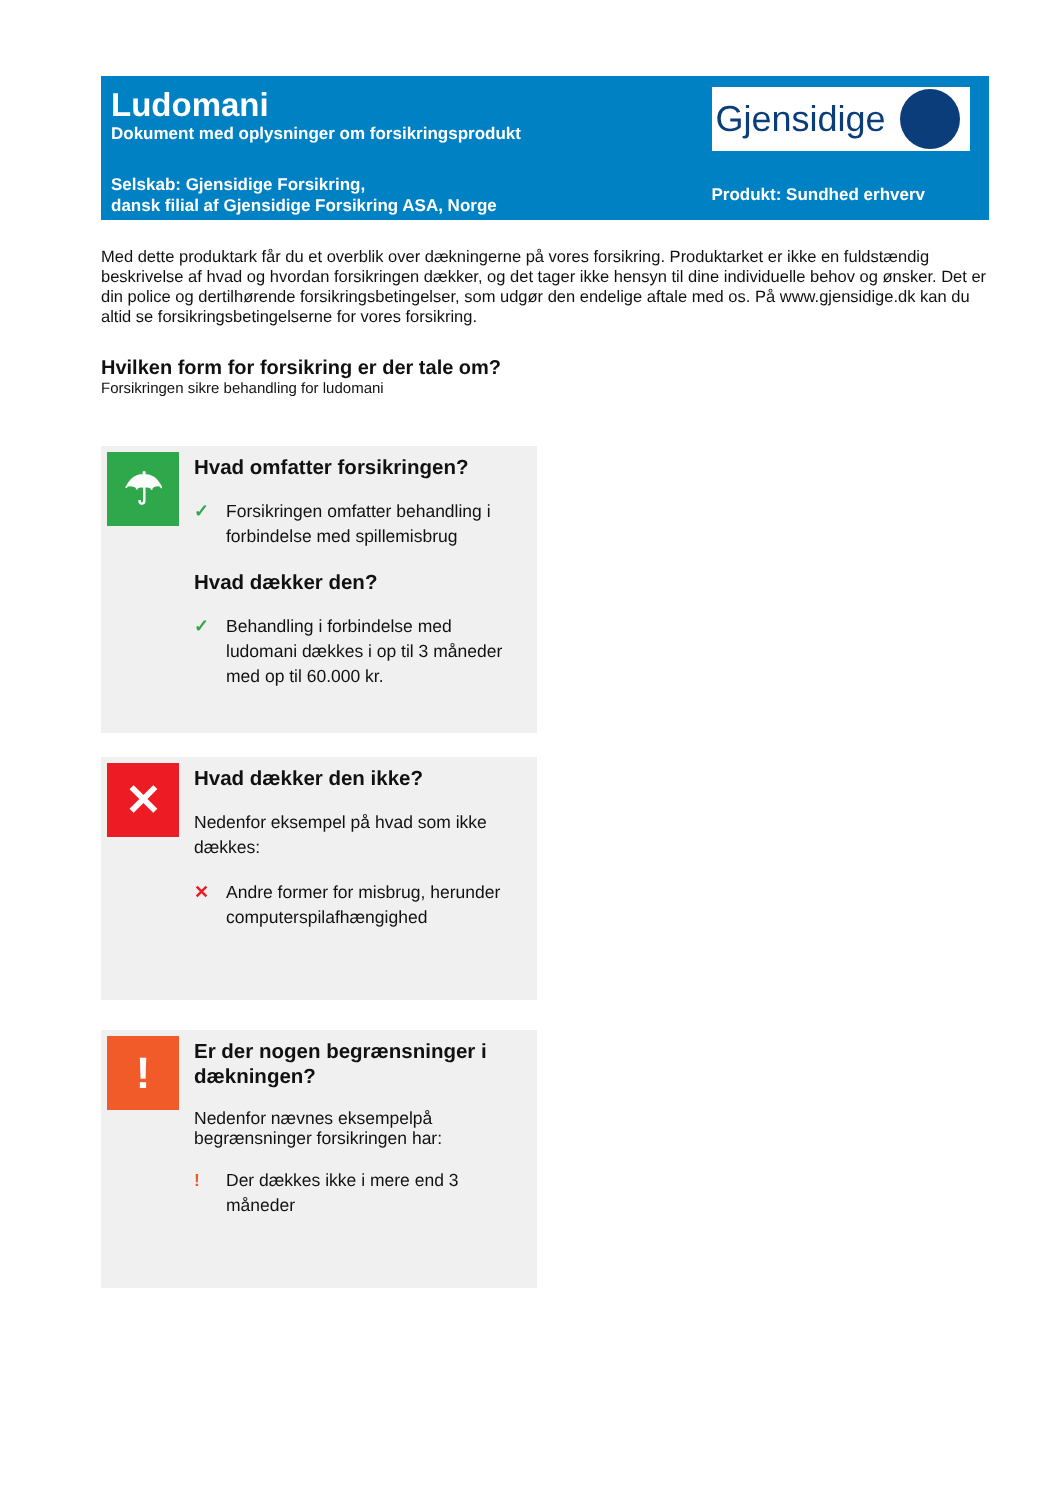Ludomani
Dokument med oplysninger om forsikringsprodukt
Selskab: Gjensidige Forsikring,
dansk filial af Gjensidige Forsikring ASA, Norge
Gjensidige
Produkt: Sundhed erhverv
Med dette produktark får du et overblik over dækningerne på vores forsikring. Produktarket er ikke en fuldstændig beskrivelse af hvad og hvordan forsikringen dækker, og det tager ikke hensyn til dine individuelle behov og ønsker. Det er din police og dertilhørende forsikringsbetingelser, som udgør den endelige aftale med os. På www.gjensidige.dk kan du altid se forsikringsbetingelserne for vores forsikring.
Hvilken form for forsikring er der tale om?
Forsikringen sikre behandling for ludomani
☂
Hvad omfatter forsikringen?
✓ Forsikringen omfatter behandling i forbindelse med spillemisbrug
Hvad dækker den?
✓ Behandling i forbindelse med ludomani dækkes i op til 3 måneder med op til 60.000 kr.
✕
Hvad dækker den ikke?
Nedenfor eksempel på hvad som ikke dækkes:
✕ Andre former for misbrug, herunder computerspilafhængighed
!
Er der nogen begrænsninger i dækningen?
Nedenfor nævnes eksempelpå begrænsninger forsikringen har:
! Der dækkes ikke i mere end 3 måneder